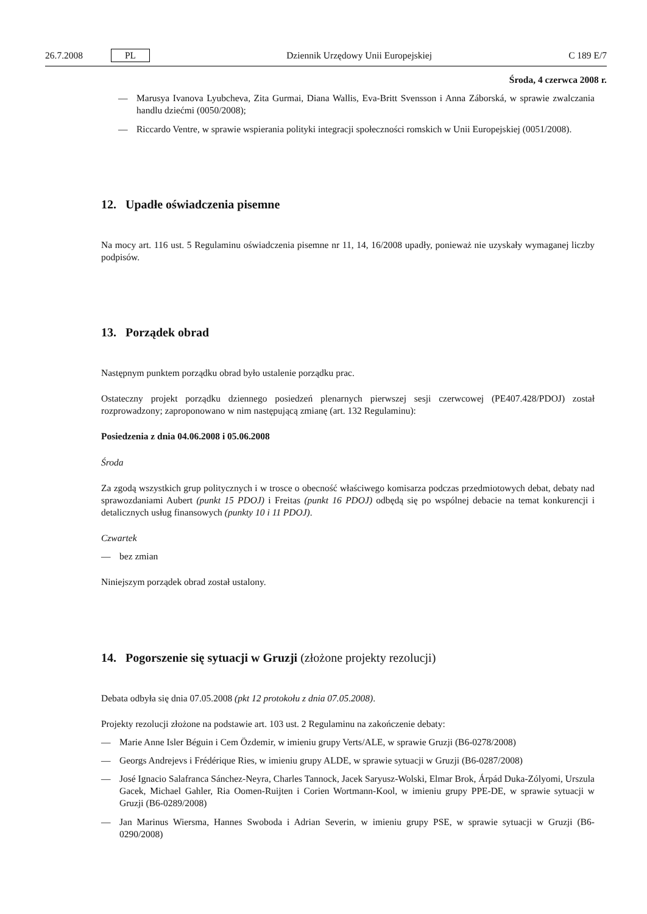26.7.2008 PL Dziennik Urzędowy Unii Europejskiej C 189 E/7
Środa, 4 czerwca 2008 r.
— Marusya Ivanova Lyubcheva, Zita Gurmai, Diana Wallis, Eva-Britt Svensson i Anna Záborská, w sprawie zwalczania handlu dziećmi (0050/2008);
— Riccardo Ventre, w sprawie wspierania polityki integracji społeczności romskich w Unii Europejskiej (0051/2008).
12. Upadłe oświadczenia pisemne
Na mocy art. 116 ust. 5 Regulaminu oświadczenia pisemne nr 11, 14, 16/2008 upadły, ponieważ nie uzyskały wymaganej liczby podpisów.
13. Porządek obrad
Następnym punktem porządku obrad było ustalenie porządku prac.
Ostateczny projekt porządku dziennego posiedzeń plenarnych pierwszej sesji czerwcowej (PE407.428/PDOJ) został rozprowadzony; zaproponowano w nim następującą zmianę (art. 132 Regulaminu):
Posiedzenia z dnia 04.06.2008 i 05.06.2008
Środa
Za zgodą wszystkich grup politycznych i w trosce o obecność właściwego komisarza podczas przedmiotowych debat, debaty nad sprawozdaniami Aubert (punkt 15 PDOJ) i Freitas (punkt 16 PDOJ) odbędą się po wspólnej debacie na temat konkurencji i detalicznych usług finansowych (punkty 10 i 11 PDOJ).
Czwartek
— bez zmian
Niniejszym porządek obrad został ustalony.
14. Pogorszenie się sytuacji w Gruzji (złożone projekty rezolucji)
Debata odbyła się dnia 07.05.2008 (pkt 12 protokołu z dnia 07.05.2008).
Projekty rezolucji złożone na podstawie art. 103 ust. 2 Regulaminu na zakończenie debaty:
— Marie Anne Isler Béguin i Cem Özdemir, w imieniu grupy Verts/ALE, w sprawie Gruzji (B6-0278/2008)
— Georgs Andrejevs i Frédérique Ries, w imieniu grupy ALDE, w sprawie sytuacji w Gruzji (B6-0287/2008)
— José Ignacio Salafranca Sánchez-Neyra, Charles Tannock, Jacek Saryusz-Wolski, Elmar Brok, Árpád Duka-Zólyomi, Urszula Gacek, Michael Gahler, Ria Oomen-Ruijten i Corien Wortmann-Kool, w imieniu grupy PPE-DE, w sprawie sytuacji w Gruzji (B6-0289/2008)
— Jan Marinus Wiersma, Hannes Swoboda i Adrian Severin, w imieniu grupy PSE, w sprawie sytuacji w Gruzji (B6-0290/2008)